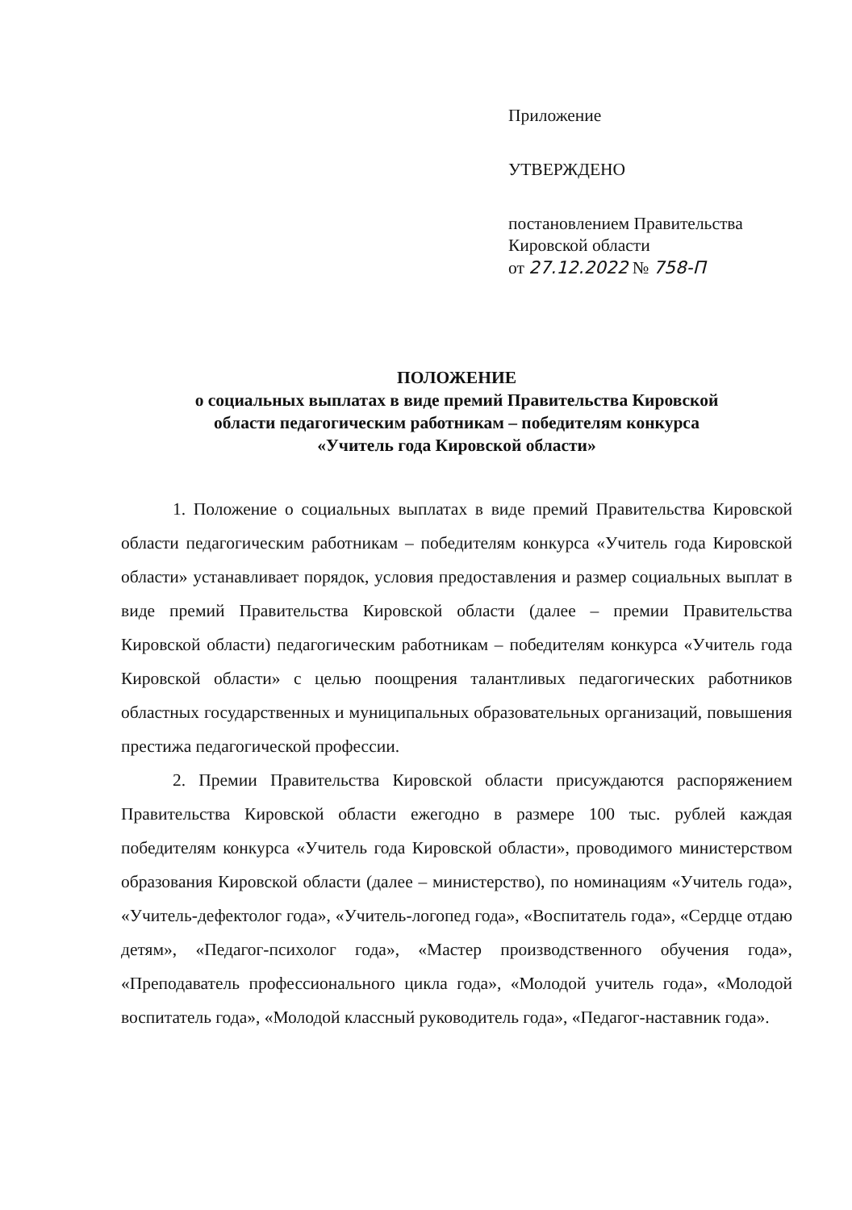Приложение
УТВЕРЖДЕНО
постановлением Правительства
Кировской области
от 27.12.2022 № 758-П
ПОЛОЖЕНИЕ
о социальных выплатах в виде премий Правительства Кировской
области педагогическим работникам – победителям конкурса
«Учитель года Кировской области»
1. Положение о социальных выплатах в виде премий Правительства Кировской области педагогическим работникам – победителям конкурса «Учитель года Кировской области» устанавливает порядок, условия предоставления и размер социальных выплат в виде премий Правительства Кировской области (далее – премии Правительства Кировской области) педагогическим работникам – победителям конкурса «Учитель года Кировской области» с целью поощрения талантливых педагогических работников областных государственных и муниципальных образовательных организаций, повышения престижа педагогической профессии.
2. Премии Правительства Кировской области присуждаются распоряжением Правительства Кировской области ежегодно в размере 100 тыс. рублей каждая победителям конкурса «Учитель года Кировской области», проводимого министерством образования Кировской области (далее – министерство), по номинациям «Учитель года», «Учитель-дефектолог года», «Учитель-логопед года», «Воспитатель года», «Сердце отдаю детям», «Педагог-психолог года», «Мастер производственного обучения года», «Преподаватель профессионального цикла года», «Молодой учитель года», «Молодой воспитатель года», «Молодой классный руководитель года», «Педагог-наставник года».